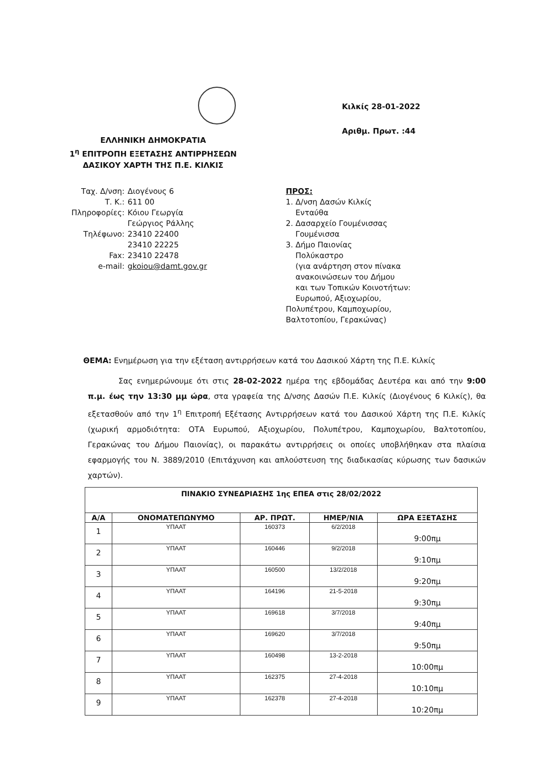ΕΛΛΗΝΙΚΗ ΔΗΜΟΚΡΑΤΙΑ
1<sup>η</sup> ΕΠΙΤΡΟΠΗ ΕΞΕΤΑΣΗΣ ΑΝΤΙΡΡΗΣΕΩΝ
ΔΑΣΙΚΟΥ ΧΑΡΤΗ ΤΗΣ Π.Ε. ΚΙΛΚΙΣ
Κιλκίς 28-01-2022
Αριθμ. Πρωτ. :44
| Ταχ. Δ/νση: | Διογένους 6 |
| Τ. Κ.: | 611 00 |
| Πληροφορίες: | Κόιου Γεωργία Γεώργιος Ράλλης |
| Τηλέφωνο: | 23410 22400 23410 22225 |
| Fax: | 23410 22478 |
| e-mail: | gkoiou@damt.gov.gr |
ΠΡΟΣ:
1. Δ/νση Δασών Κιλκίς
Ενταύθα
2. Δασαρχείο Γουμένισσας
Γουμένισσα
3. Δήμο Παιονίας
Πολύκαστρο
(για ανάρτηση στον πίνακα
ανακοινώσεων του Δήμου
και των Τοπικών Κοινοτήτων:
Ευρωπού, Αξιοχωρίου,
Πολυπέτρου, Καμποχωρίου,
Βαλτοτοπίου, Γερακώνας)
ΘΕΜΑ: Ενημέρωση για την εξέταση αντιρρήσεων κατά του Δασικού Χάρτη της Π.Ε. Κιλκίς
Σας ενημερώνουμε ότι στις 28-02-2022 ημέρα της εβδομάδας Δευτέρα και από την 9:00 π.μ. έως την 13:30 μμ ώρα, στα γραφεία της Δ/νσης Δασών Π.Ε. Κιλκίς (Διογένους 6 Κιλκίς), θα εξετασθούν από την 1<sup>η</sup> Επιτροπή Εξέτασης Αντιρρήσεων κατά του Δασικού Χάρτη της Π.Ε. Κιλκίς (χωρική αρμοδιότητα: ΟΤΑ Ευρωπού, Αξιοχωρίου, Πολυπέτρου, Καμποχωρίου, Βαλτοτοπίου, Γερακώνας του Δήμου Παιονίας), οι παρακάτω αντιρρήσεις οι οποίες υποβλήθηκαν στα πλαίσια εφαρμογής του Ν. 3889/2010 (Επιτάχυνση και απλούστευση της διαδικασίας κύρωσης των δασικών χαρτών).
| ΠΙΝΑΚΙΟ ΣΥΝΕΔΡΙΑΣΗΣ 1ης ΕΠΕΑ στις 28/02/2022 | | | | |
| --- | --- | --- | --- | --- |
| Α/Α | ΟΝΟΜΑΤΕΠΩΝΥΜΟ | ΑΡ. ΠΡΩΤ. | ΗΜΕΡ/ΝΙΑ | ΩΡΑ ΕΞΕΤΑΣΗΣ |
| 1 | ΥΠΑΑΤ | 160373 | 6/2/2018 | 9:00πμ |
| 2 | ΥΠΑΑΤ | 160446 | 9/2/2018 | 9:10πμ |
| 3 | ΥΠΑΑΤ | 160500 | 13/2/2018 | 9:20πμ |
| 4 | ΥΠΑΑΤ | 164196 | 21-5-2018 | 9:30πμ |
| 5 | ΥΠΑΑΤ | 169618 | 3/7/2018 | 9:40πμ |
| 6 | ΥΠΑΑΤ | 169620 | 3/7/2018 | 9:50πμ |
| 7 | ΥΠΑΑΤ | 160498 | 13-2-2018 | 10:00πμ |
| 8 | ΥΠΑΑΤ | 162375 | 27-4-2018 | 10:10πμ |
| 9 | ΥΠΑΑΤ | 162378 | 27-4-2018 | 10:20πμ |